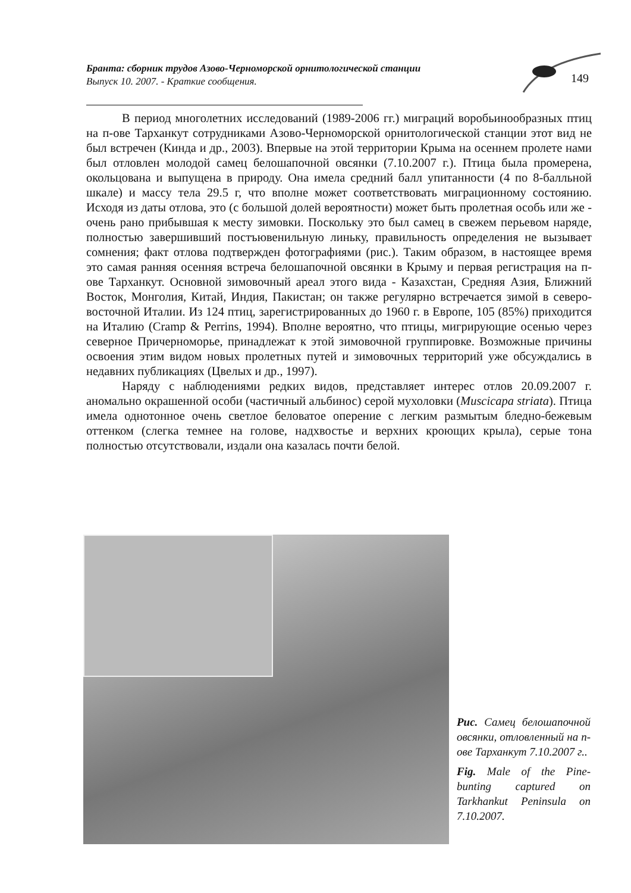Бранта: сборник трудов Азово-Черноморской орнитологической станции
Выпуск 10. 2007. - Краткие сообщения.
149
В период многолетних исследований (1989-2006 гг.) миграций воробьинообразных птиц на п-ове Тарханкут сотрудниками Азово-Черноморской орнитологической станции этот вид не был встречен (Кинда и др., 2003). Впервые на этой территории Крыма на осеннем пролете нами был отловлен молодой самец белошапочной овсянки (7.10.2007 г.). Птица была промерена, окольцована и выпущена в природу. Она имела средний балл упитанности (4 по 8-балльной шкале) и массу тела 29.5 г, что вполне может соответствовать миграционному состоянию. Исходя из даты отлова, это (с большой долей вероятности) может быть пролетная особь или же - очень рано прибывшая к месту зимовки. Поскольку это был самец в свежем перьевом наряде, полностью завершивший постъювенильную линьку, правильность определения не вызывает сомнения; факт отлова подтвержден фотографиями (рис.). Таким образом, в настоящее время это самая ранняя осенняя встреча белошапочной овсянки в Крыму и первая регистрация на п-ове Тарханкут. Основной зимовочный ареал этого вида - Казахстан, Средняя Азия, Ближний Восток, Монголия, Китай, Индия, Пакистан; он также регулярно встречается зимой в северо-восточной Италии. Из 124 птиц, зарегистрированных до 1960 г. в Европе, 105 (85%) приходится на Италию (Cramp & Perrins, 1994). Вполне вероятно, что птицы, мигрирующие осенью через северное Причерноморье, принадлежат к этой зимовочной группировке. Возможные причины освоения этим видом новых пролетных путей и зимовочных территорий уже обсуждались в недавних публикациях (Цвелых и др., 1997).
Наряду с наблюдениями редких видов, представляет интерес отлов 20.09.2007 г. аномально окрашенной особи (частичный альбинос) серой мухоловки (Muscicapa striata). Птица имела однотонное очень светлое беловатое оперение с легким размытым бледно-бежевым оттенком (слегка темнее на голове, надхвостье и верхних кроющих крыла), серые тона полностью отсутствовали, издали она казалась почти белой.
Рис. Самец белошапочной овсянки, отловленный на п-ове Тарханкут 7.10.2007 г..
Fig. Male of the Pine-bunting captured on Tarkhankut Peninsula on 7.10.2007.